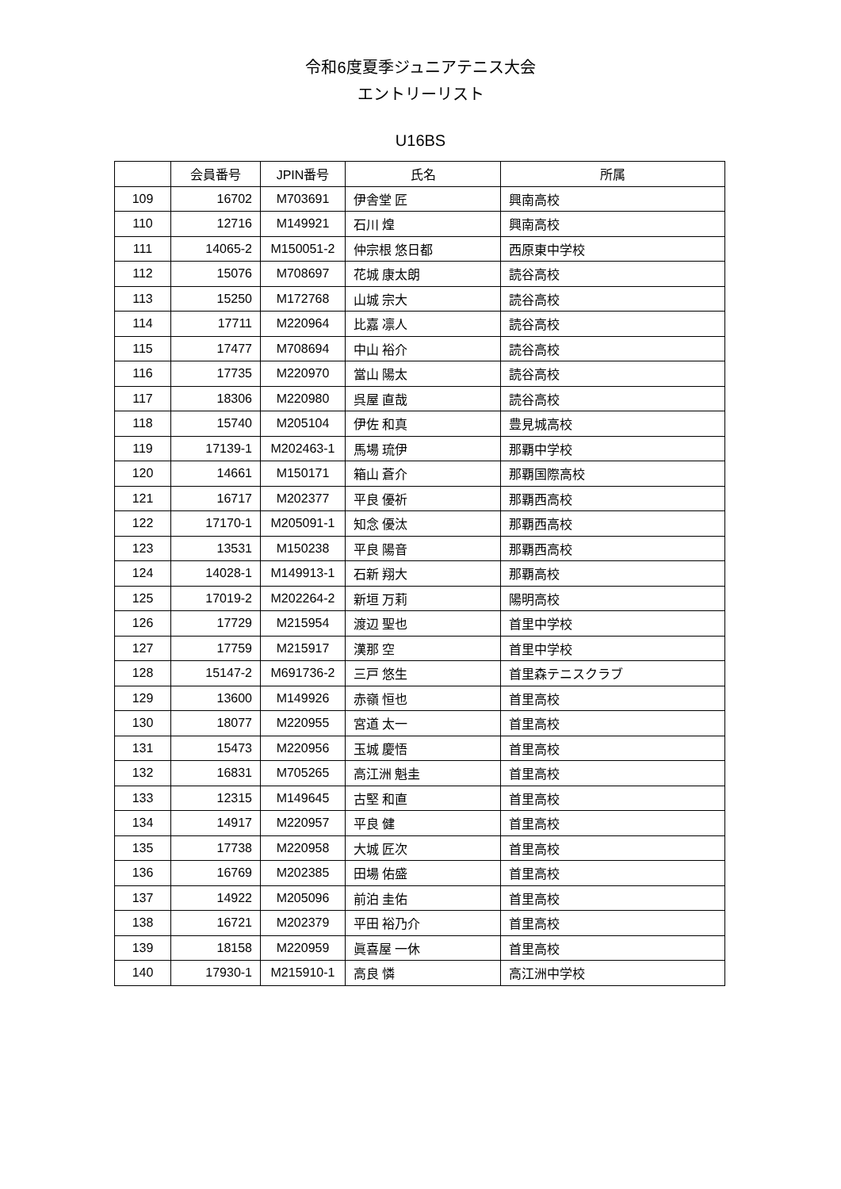令和6度夏季ジュニアテニス大会
エントリーリスト
U16BS
| | 会員番号 | JPIN番号 | 氏名 | 所属 |
| --- | --- | --- | --- | --- |
| 109 | 16702 | M703691 | 伊舎堂 匠 | 興南高校 |
| 110 | 12716 | M149921 | 石川 煌 | 興南高校 |
| 111 | 14065-2 | M150051-2 | 仲宗根 悠日都 | 西原東中学校 |
| 112 | 15076 | M708697 | 花城 康太朗 | 読谷高校 |
| 113 | 15250 | M172768 | 山城 宗大 | 読谷高校 |
| 114 | 17711 | M220964 | 比嘉 凛人 | 読谷高校 |
| 115 | 17477 | M708694 | 中山 裕介 | 読谷高校 |
| 116 | 17735 | M220970 | 當山 陽太 | 読谷高校 |
| 117 | 18306 | M220980 | 呉屋 直哉 | 読谷高校 |
| 118 | 15740 | M205104 | 伊佐 和真 | 豊見城高校 |
| 119 | 17139-1 | M202463-1 | 馬場 琉伊 | 那覇中学校 |
| 120 | 14661 | M150171 | 箱山 蒼介 | 那覇国際高校 |
| 121 | 16717 | M202377 | 平良 優祈 | 那覇西高校 |
| 122 | 17170-1 | M205091-1 | 知念 優汰 | 那覇西高校 |
| 123 | 13531 | M150238 | 平良 陽音 | 那覇西高校 |
| 124 | 14028-1 | M149913-1 | 石新 翔大 | 那覇高校 |
| 125 | 17019-2 | M202264-2 | 新垣 万莉 | 陽明高校 |
| 126 | 17729 | M215954 | 渡辺 聖也 | 首里中学校 |
| 127 | 17759 | M215917 | 漢那 空 | 首里中学校 |
| 128 | 15147-2 | M691736-2 | 三戸 悠生 | 首里森テニスクラブ |
| 129 | 13600 | M149926 | 赤嶺 恒也 | 首里高校 |
| 130 | 18077 | M220955 | 宮道 太一 | 首里高校 |
| 131 | 15473 | M220956 | 玉城 慶悟 | 首里高校 |
| 132 | 16831 | M705265 | 高江洲 魁圭 | 首里高校 |
| 133 | 12315 | M149645 | 古堅 和直 | 首里高校 |
| 134 | 14917 | M220957 | 平良 健 | 首里高校 |
| 135 | 17738 | M220958 | 大城 匠次 | 首里高校 |
| 136 | 16769 | M202385 | 田場 佑盛 | 首里高校 |
| 137 | 14922 | M205096 | 前泊 圭佑 | 首里高校 |
| 138 | 16721 | M202379 | 平田 裕乃介 | 首里高校 |
| 139 | 18158 | M220959 | 眞喜屋 一休 | 首里高校 |
| 140 | 17930-1 | M215910-1 | 高良 憐 | 高江洲中学校 |